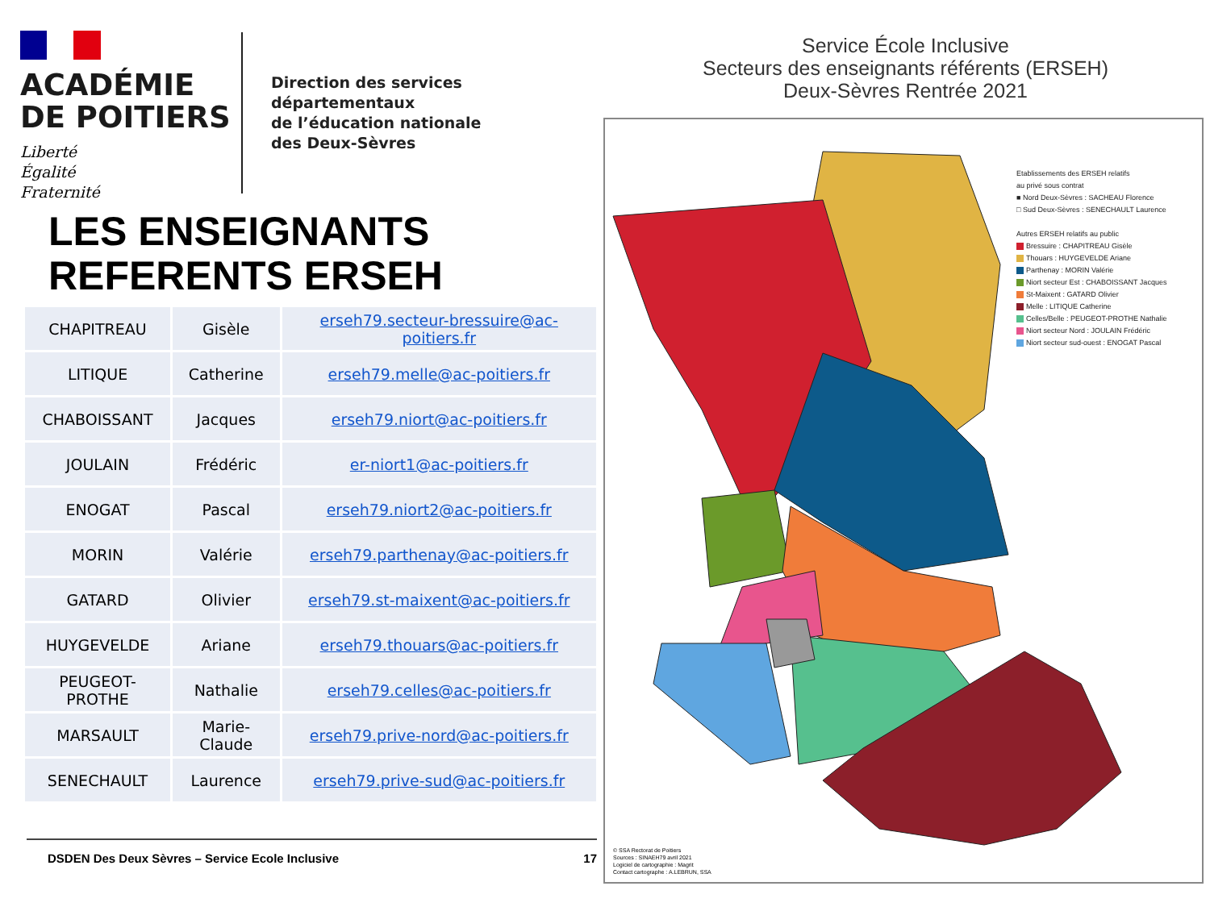ACADÉMIE
DE POITIERS
Liberté
Égalité
Fraternité
Direction des services départementaux
de l’éducation nationale
des Deux-Sèvres
LES ENSEIGNANTS
REFERENTS ERSEH
| CHAPITREAU | Gisèle | erseh79.secteur-bressuire@ac-poitiers.fr |
| LITIQUE | Catherine | erseh79.melle@ac-poitiers.fr |
| CHABOISSANT | Jacques | erseh79.niort@ac-poitiers.fr |
| JOULAIN | Frédéric | er-niort1@ac-poitiers.fr |
| ENOGAT | Pascal | erseh79.niort2@ac-poitiers.fr |
| MORIN | Valérie | erseh79.parthenay@ac-poitiers.fr |
| GATARD | Olivier | erseh79.st-maixent@ac-poitiers.fr |
| HUYGEVELDE | Ariane | erseh79.thouars@ac-poitiers.fr |
| PEUGEOT-PROTHE | Nathalie | erseh79.celles@ac-poitiers.fr |
| MARSAULT | Marie-Claude | erseh79.prive-nord@ac-poitiers.fr |
| SENECHAULT | Laurence | erseh79.prive-sud@ac-poitiers.fr |
DSDEN Des Deux Sèvres – Service Ecole Inclusive 17
Service École Inclusive
Secteurs des enseignants référents (ERSEH)
Deux-Sèvres Rentrée 2021
Etablissements des ERSEH relatifs
au privé sous contrat
■ Nord Deux-Sèvres : SACHEAU Florence
□ Sud Deux-Sèvres : SENECHAULT Laurence
Autres ERSEH relatifs au public
Bressuire : CHAPITREAU Gisèle
Thouars : HUYGEVELDE Ariane
Parthenay : MORIN Valérie
Niort secteur Est : CHABOISSANT Jacques
St-Maixent : GATARD Olivier
Melle : LITIQUE Catherine
Celles/Belle : PEUGEOT-PROTHE Nathalie
Niort secteur Nord : JOULAIN Frédéric
Niort secteur sud-ouest : ENOGAT Pascal
© SSA Rectorat de Poitiers
Sources : SINAEH79 avril 2021
Logiciel de cartographie : Magrit
Contact cartographe : A.LEBRUN, SSA